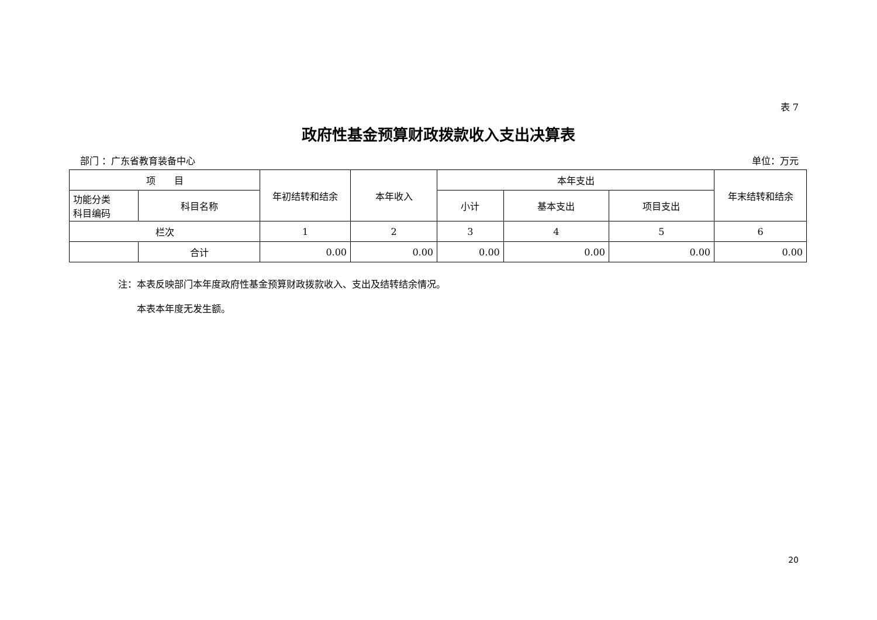表 7
政府性基金预算财政拨款收入支出决算表
部门 ：广东省教育装备中心 单位：万元
| 项 目 | | 年初结转和结余 | 本年收入 | 本年支出 | | | 年末结转和结余 |
| --- | --- | --- | --- | --- | --- | --- | --- |
| 功能分类 科目编码 | 科目名称 | | | 小计 | 基本支出 | 项目支出 | |
| 栏次 | | 1 | 2 | 3 | 4 | 5 | 6 |
| | 合计 | 0.00 | 0.00 | 0.00 | 0.00 | 0.00 | 0.00 |
注：本表反映部门本年度政府性基金预算财政拨款收入、支出及结转结余情况。
　　本表本年度无发生额。
20